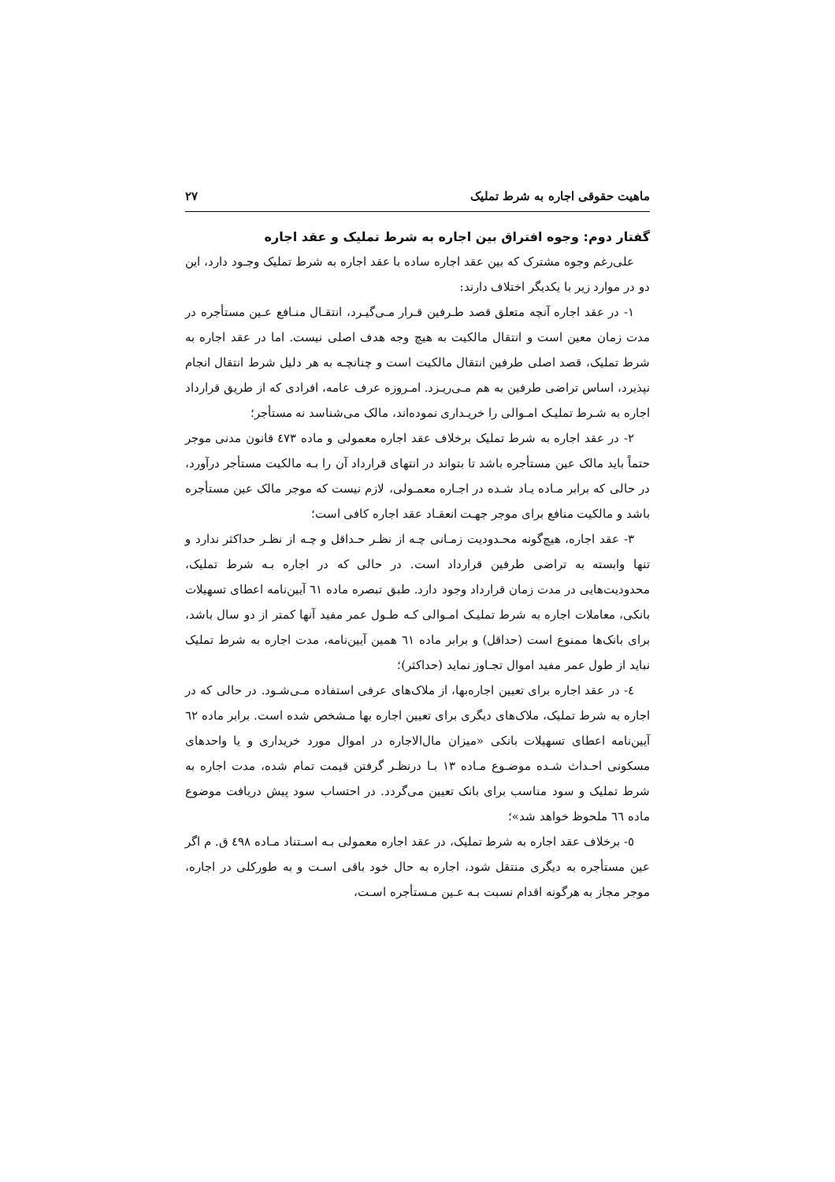ماهیت حقوقی اجاره به شرط تملیک ۲۷
گفتار دوم: وجوه افتراق بین اجاره به شرط تملیک و عقد اجاره
علی‌رغم وجوه مشترک که بین عقد اجاره ساده با عقد اجاره به شرط تملیک وجـود دارد، این دو در موارد زیر با یکدیگر اختلاف دارند:
۱- در عقد اجاره آنچه متعلق قصد طـرفین قـرار مـی‌گیـرد، انتقـال منـافع عـین مستأجره در مدت زمان معین است و انتقال مالکیت به هیچ وجه هدف اصلی نیست. اما در عقد اجاره به شرط تملیک، قصد اصلی طرفین انتقال مالکیت است و چنانچـه به هر دلیل شرط انتقال انجام نپذیرد، اساس تراضی طرفین به هم مـی‌ریـزد. امـروزه عرف عامه، افرادی که از طریق قرارداد اجاره به شـرط تملیـک امـوالی را خریـداری نموده‌اند، مالک می‌شناسد نه مستأجر؛
۲- در عقد اجاره به شرط تملیک برخلاف عقد اجاره معمولی و ماده ٤٧٣ قانون مدنی موجر حتماً باید مالک عین مستأجره باشد تا بتواند در انتهای قرارداد آن را بـه مالکیت مستأجر درآورد، در حالی که برابر مـاده یـاد شـده در اجـاره معمـولی، لازم نیست که موجر مالک عین مستأجره باشد و مالکیت منافع برای موجر جهـت انعقـاد عقد اجاره کافی است؛
۳- عقد اجاره، هیچ‌گونه محـدودیت زمـانی چـه از نظـر حـداقل و چـه از نظـر حداکثر ندارد و تنها وابسته به تراضی طرفین قرارداد است. در حالی که در اجاره بـه شرط تملیک، محدودیت‌هایی در مدت زمان قرارداد وجود دارد. طبق تبصره ماده ٦١ آیین‌نامه اعطای تسهیلات بانکی، معاملات اجاره به شرط تملیـک امـوالی کـه طـول عمر مفید آنها کمتر از دو سال باشد، برای بانک‌ها ممنوع است (حداقل) و برابر ماده ٦١ همین آیین‌نامه، مدت اجاره به شرط تملیک نباید از طول عمر مفید اموال تجـاوز نماید (حداکثر)؛
٤- در عقد اجاره برای تعیین اجاره‌بها، از ملاک‌های عرفی استفاده مـی‌شـود. در حالی که در اجاره به شرط تملیک، ملاک‌های دیگری برای تعیین اجاره بها مـشخص شده است. برابر ماده ٦٢ آیین‌نامه اعطای تسهیلات بانکی «میزان مال‌الاجاره در اموال مورد خریداری و یا واحدهای مسکونی احـداث شـده موضـوع مـاده ۱۳ بـا درنظـر گرفتن قیمت تمام شده، مدت اجاره به شرط تملیک و سود مناسب برای بانک تعیین می‌گردد. در احتساب سود پیش دریافت موضوع ماده ٦٦ ملحوظ خواهد شد»؛
٥- برخلاف عقد اجاره به شرط تملیک، در عقد اجاره معمولی بـه اسـتناد مـاده ٤٩٨ ق. م اگر عین مستأجره به دیگری منتقل شود، اجاره به حال خود باقی اسـت و به طورکلی در اجاره، موجر مجاز به هرگونه اقدام نسبت بـه عـین مـستأجره اسـت،